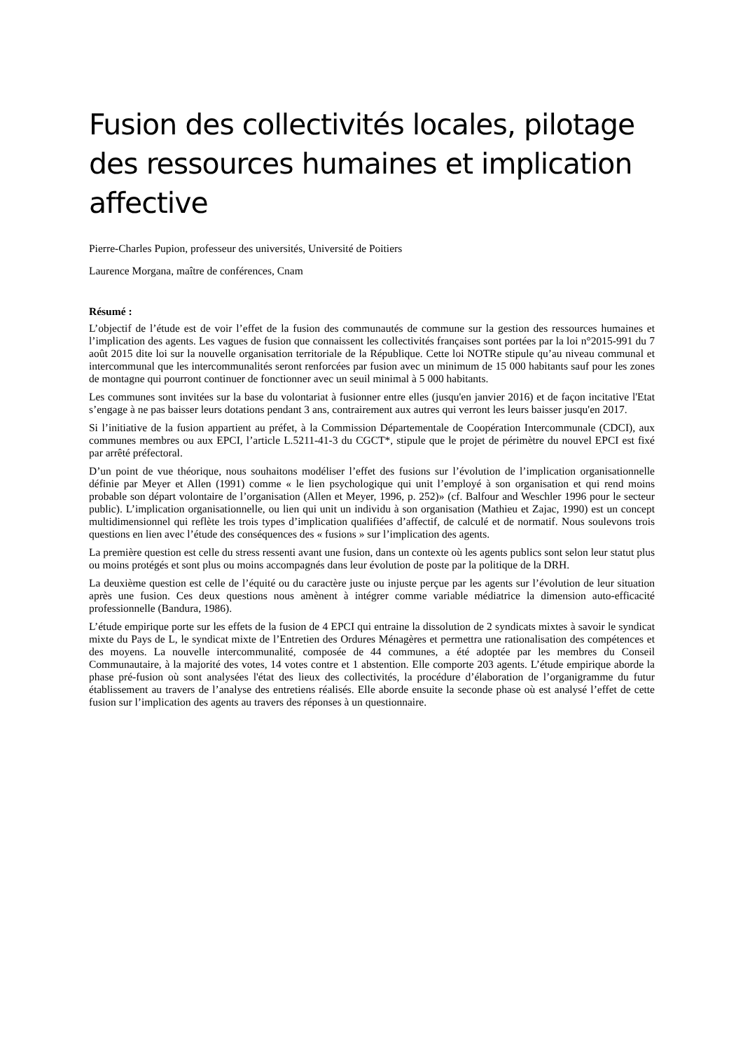Fusion des collectivités locales, pilotage des ressources humaines et implication affective
Pierre-Charles Pupion, professeur des universités, Université de Poitiers
Laurence Morgana, maître de conférences, Cnam
Résumé :
L’objectif de l’étude est de voir l’effet de la fusion des communautés de commune sur la gestion des ressources humaines et l’implication des agents. Les vagues de fusion que connaissent les collectivités françaises sont portées par la loi n°2015-991 du 7 août 2015 dite loi sur la nouvelle organisation territoriale de la République. Cette loi NOTRe stipule qu’au niveau communal et intercommunal que les intercommunalités seront renforcées par fusion avec un minimum de 15 000 habitants sauf pour les zones de montagne qui pourront continuer de fonctionner avec un seuil minimal à 5 000 habitants.
Les communes sont invitées sur la base du volontariat à fusionner entre elles (jusqu'en janvier 2016) et de façon incitative l'Etat s’engage à ne pas baisser leurs dotations pendant 3 ans, contrairement aux autres qui verront les leurs baisser jusqu'en 2017.
Si l’initiative de la fusion appartient au préfet, à la Commission Départementale de Coopération Intercommunale (CDCI), aux communes membres ou aux EPCI, l’article L.5211-41-3 du CGCT*, stipule que le projet de périmètre du nouvel EPCI est fixé par arrêté préfectoral.
D’un point de vue théorique, nous souhaitons modéliser l’effet des fusions sur l’évolution de l’implication organisationnelle définie par Meyer et Allen (1991) comme « le lien psychologique qui unit l’employé à son organisation et qui rend moins probable son départ volontaire de l’organisation (Allen et Meyer, 1996, p. 252)» (cf. Balfour and Weschler 1996 pour le secteur public). L’implication organisationnelle, ou lien qui unit un individu à son organisation (Mathieu et Zajac, 1990) est un concept multidimensionnel qui reflète les trois types d’implication qualifiées d’affectif, de calculé et de normatif. Nous soulevons trois questions en lien avec l’étude des conséquences des « fusions » sur l’implication des agents.
La première question est celle du stress ressenti avant une fusion, dans un contexte où les agents publics sont selon leur statut plus ou moins protégés et sont plus ou moins accompagnés dans leur évolution de poste par la politique de la DRH.
La deuxième question est celle de l’équité ou du caractère juste ou injuste perçue par les agents sur l’évolution de leur situation après une fusion. Ces deux questions nous amènent à intégrer comme variable médiatrice la dimension auto-efficacité professionnelle (Bandura, 1986).
L’étude empirique porte sur les effets de la fusion de 4 EPCI qui entraine la dissolution de 2 syndicats mixtes à savoir le syndicat mixte du Pays de L, le syndicat mixte de l’Entretien des Ordures Ménagères et permettra une rationalisation des compétences et des moyens. La nouvelle intercommunalité, composée de 44 communes, a été adoptée par les membres du Conseil Communautaire, à la majorité des votes, 14 votes contre et 1 abstention. Elle comporte 203 agents. L’étude empirique aborde la phase pré-fusion où sont analysées l'état des lieux des collectivités, la procédure d’élaboration de l’organigramme du futur établissement au travers de l’analyse des entretiens réalisés. Elle aborde ensuite la seconde phase où est analysé l’effet de cette fusion sur l’implication des agents au travers des réponses à un questionnaire.